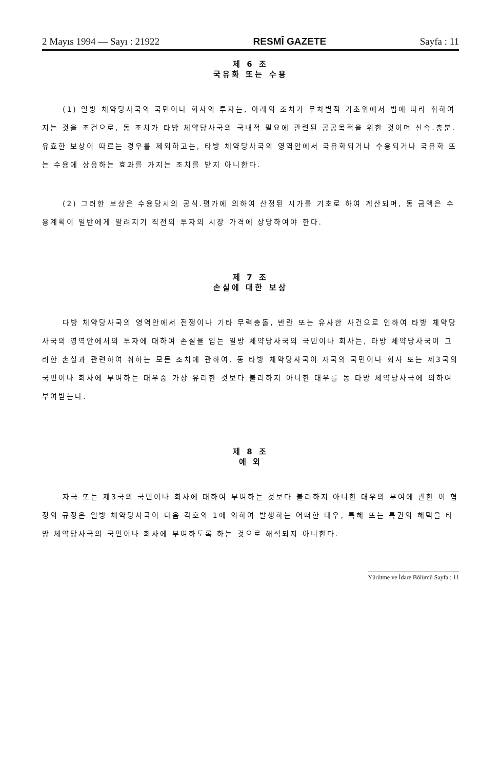2 Mayıs 1994 — Sayı : 21922 RESMÎ GAZETE Sayfa : 11
제 6 조
국유화 또는 수용
(1) 일방 체약당사국의 국민이나 회사의 투자는, 아래의 조치가 무차별적 기초위에서 법에 따라 취하여지는 것을 조건으로, 동 조치가 타방 체약당사국의 국내적 필요에 관련된 공공목적을 위한 것이며 신속.충분.유효한 보상이 따르는 경우를 제외하고는, 타방 체약당사국의 영역안에서 국유화되거나 수용되거나 국유화 또는 수용에 상응하는 효과를 가지는 조치를 받지 아니한다.
(2) 그러한 보상은 수용당시의 공식.평가에 의하여 산정된 시가를 기초로 하여 계산되며, 동 금액은 수용계획이 일반에게 알려지기 직전의 투자의 시장 가격에 상당하여야 한다.
제 7 조
손실에 대한 보상
다방 체약당사국의 영역안에서 전쟁이나 기타 무력충돌, 반란 또는 유사한 사건으로 인하여 타방 체약당사국의 영역안에서의 투자에 대하여 손실을 입는 일방 체약당사국의 국민이나 회사는, 타방 체약당사국이 그러한 손실과 관련하여 취하는 모든 조치에 관하여, 동 타방 체약당사국이 자국의 국민이나 회사 또는 제3국의 국민이나 회사에 부여하는 대우중 가장 유리한 것보다 불리하지 아니한 대우를 동 타방 체약당사국에 의하여 부여받는다.
제 8 조
예 외
자국 또는 제3국의 국민이나 회사에 대하여 부여하는 것보다 불리하지 아니한 대우의 부여에 관한 이 협정의 규정은 일방 체약당사국이 다음 각호의 1에 의하여 발생하는 어떠한 대우, 특혜 또는 특권의 혜택을 타방 체약당사국의 국민이나 회사에 부여하도록 하는 것으로 해석되지 아니한다.
Yürütme ve İdare Bölümü Sayfa : 11